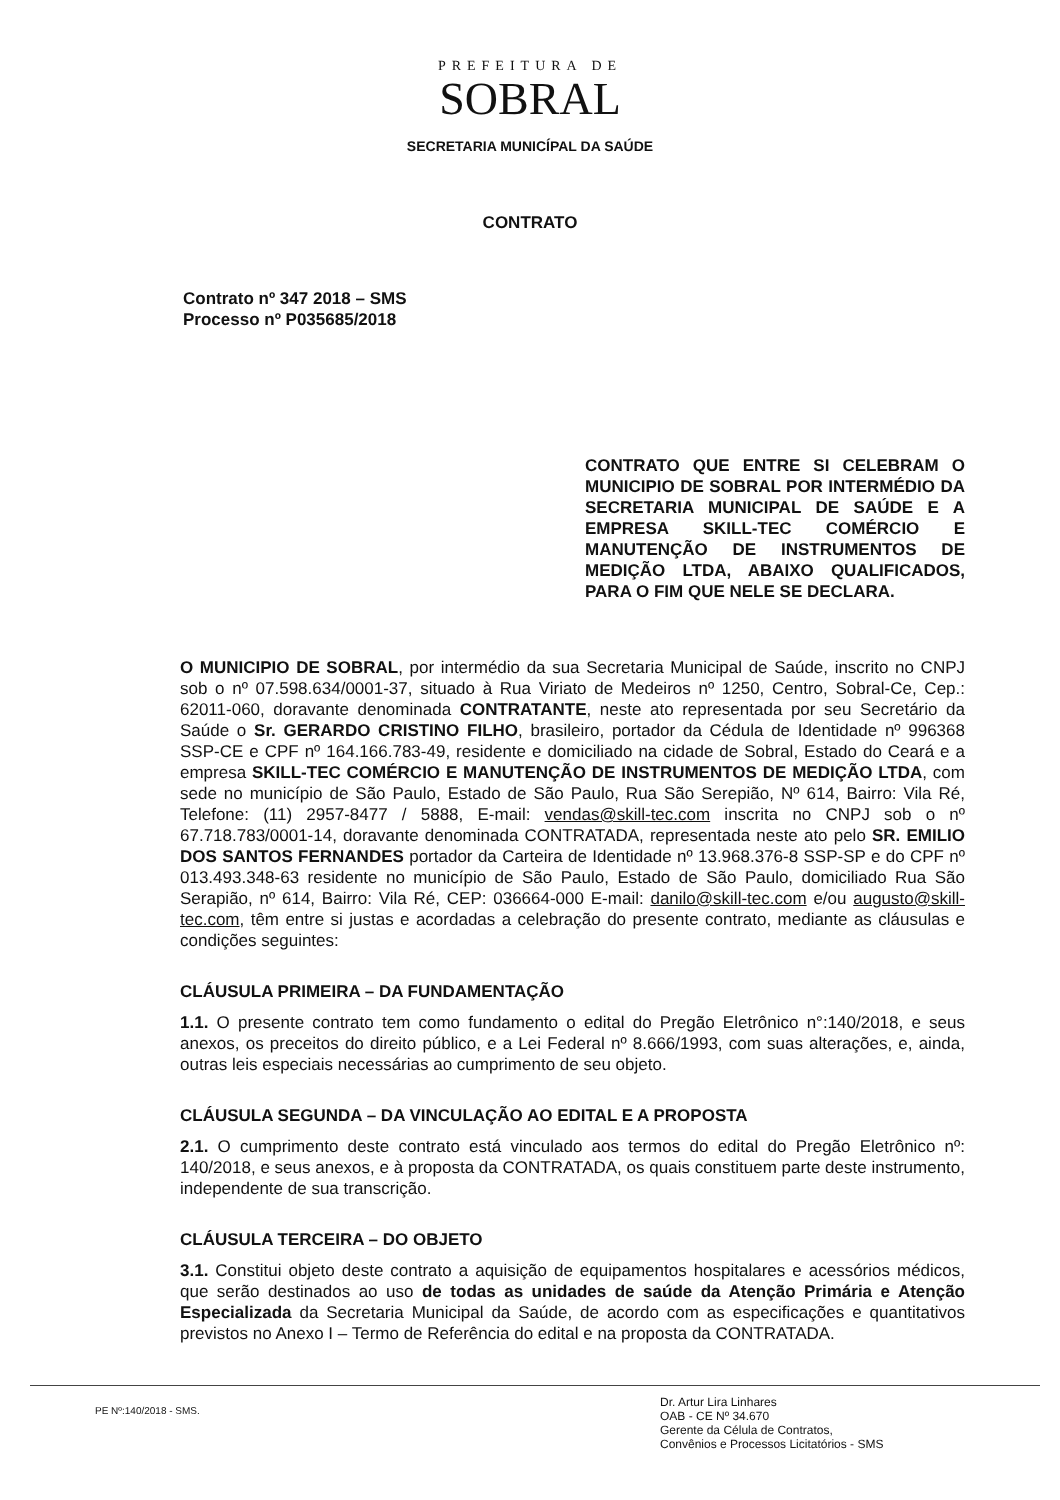PREFEITURA DE
SOBRAL
SECRETARIA MUNICÍPAL DA SAÚDE
CONTRATO
Contrato nº 347 2018 – SMS
Processo nº P035685/2018
CONTRATO QUE ENTRE SI CELEBRAM O MUNICIPIO DE SOBRAL POR INTERMÉDIO DA SECRETARIA MUNICIPAL DE SAÚDE E A EMPRESA SKILL-TEC COMÉRCIO E MANUTENÇÃO DE INSTRUMENTOS DE MEDIÇÃO LTDA, ABAIXO QUALIFICADOS, PARA O FIM QUE NELE SE DECLARA.
O MUNICIPIO DE SOBRAL, por intermédio da sua Secretaria Municipal de Saúde, inscrito no CNPJ sob o nº 07.598.634/0001-37, situado à Rua Viriato de Medeiros nº 1250, Centro, Sobral-Ce, Cep.: 62011-060, doravante denominada CONTRATANTE, neste ato representada por seu Secretário da Saúde o Sr. GERARDO CRISTINO FILHO, brasileiro, portador da Cédula de Identidade nº 996368 SSP-CE e CPF nº 164.166.783-49, residente e domiciliado na cidade de Sobral, Estado do Ceará e a empresa SKILL-TEC COMÉRCIO E MANUTENÇÃO DE INSTRUMENTOS DE MEDIÇÃO LTDA, com sede no município de São Paulo, Estado de São Paulo, Rua São Serepião, Nº 614, Bairro: Vila Ré, Telefone: (11) 2957-8477 / 5888, E-mail: vendas@skill-tec.com inscrita no CNPJ sob o nº 67.718.783/0001-14, doravante denominada CONTRATADA, representada neste ato pelo SR. EMILIO DOS SANTOS FERNANDES portador da Carteira de Identidade nº 13.968.376-8 SSP-SP e do CPF nº 013.493.348-63 residente no município de São Paulo, Estado de São Paulo, domiciliado Rua São Serapião, nº 614, Bairro: Vila Ré, CEP: 036664-000 E-mail: danilo@skill-tec.com e/ou augusto@skill-tec.com, têm entre si justas e acordadas a celebração do presente contrato, mediante as cláusulas e condições seguintes:
CLÁUSULA PRIMEIRA – DA FUNDAMENTAÇÃO
1.1. O presente contrato tem como fundamento o edital do Pregão Eletrônico n°:140/2018, e seus anexos, os preceitos do direito público, e a Lei Federal nº 8.666/1993, com suas alterações, e, ainda, outras leis especiais necessárias ao cumprimento de seu objeto.
CLÁUSULA SEGUNDA – DA VINCULAÇÃO AO EDITAL E A PROPOSTA
2.1. O cumprimento deste contrato está vinculado aos termos do edital do Pregão Eletrônico nº: 140/2018, e seus anexos, e à proposta da CONTRATADA, os quais constituem parte deste instrumento, independente de sua transcrição.
CLÁUSULA TERCEIRA – DO OBJETO
3.1. Constitui objeto deste contrato a aquisição de equipamentos hospitalares e acessórios médicos, que serão destinados ao uso de todas as unidades de saúde da Atenção Primária e Atenção Especializada da Secretaria Municipal da Saúde, de acordo com as especificações e quantitativos previstos no Anexo I – Termo de Referência do edital e na proposta da CONTRATADA.
PE Nº:140/2018 - SMS.
Dr. Artur Lira Linhares
OAB - CE Nº 34.670
Gerente da Célula de Contratos,
Convênios e Processos Licitatórios - SMS